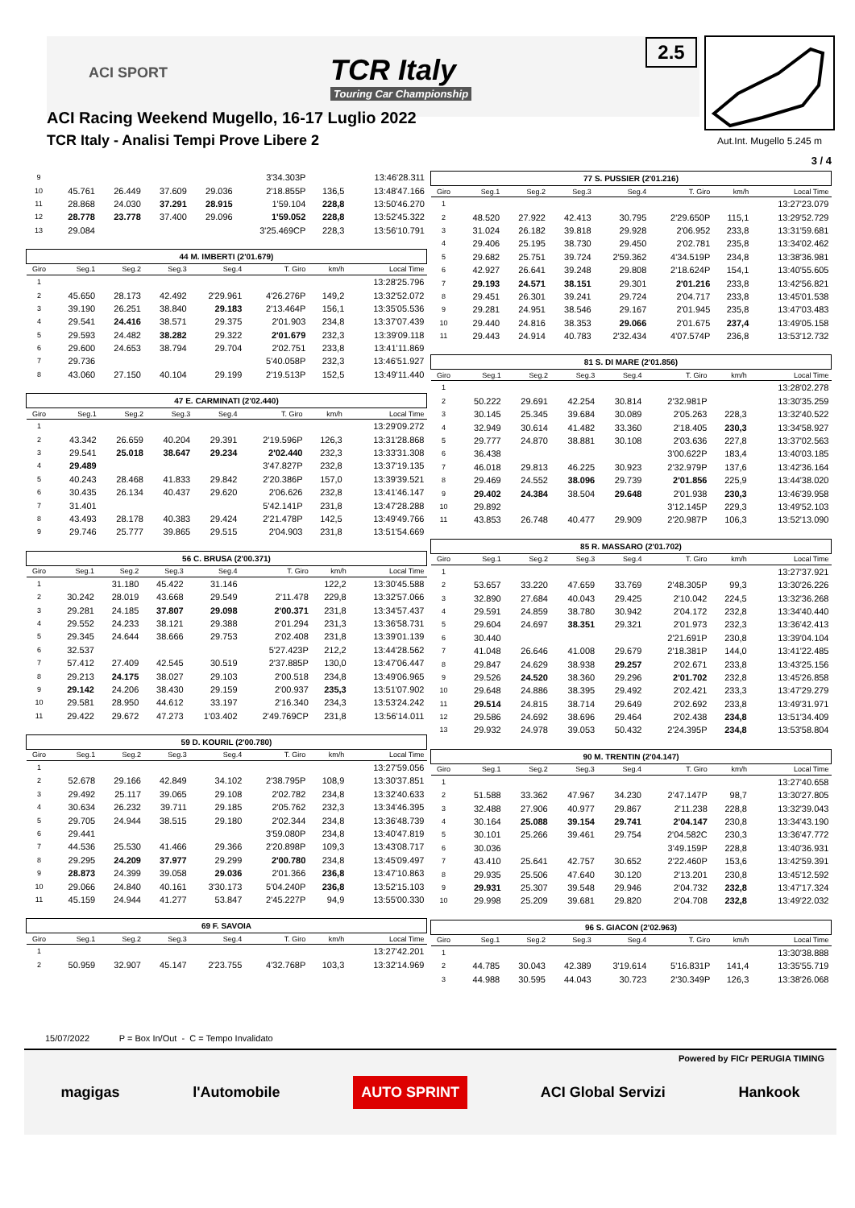ACI SPORT
TCR Italy
Touring Car Championship
2.5
ACI Racing Weekend Mugello, 16-17 Luglio 2022
TCR Italy - Analisi Tempi Prove Libere 2
Aut.Int. Mugello 5.245 m
3 / 4
| 9 | | | | | 3'34.303P | | 13:46'28.311 |
| 10 | 45.761 | 26.449 | 37.609 | 29.036 | 2'18.855P | 136,5 | 13:48'47.166 |
| 11 | 28.868 | 24.030 | 37.291 | 28.915 | 1'59.104 | 228,8 | 13:50'46.270 |
| 12 | 28.778 | 23.778 | 37.400 | 29.096 | 1'59.052 | 228,8 | 13:52'45.322 |
| 13 | 29.084 | | | | 3'25.469CP | 228,3 | 13:56'10.791 |
| 44 M. IMBERTI (2'01.679) | | | | | | | |
| --- | --- | --- | --- | --- | --- | --- | --- |
| Giro | Seg.1 | Seg.2 | Seg.3 | Seg.4 | T. Giro | km/h | Local Time |
| 1 | | | | | | | 13:28'25.796 |
| 2 | 45.650 | 28.173 | 42.492 | 2'29.961 | 4'26.276P | 149,2 | 13:32'52.072 |
| 3 | 39.190 | 26.251 | 38.840 | 29.183 | 2'13.464P | 156,1 | 13:35'05.536 |
| 4 | 29.541 | 24.416 | 38.571 | 29.375 | 2'01.903 | 234,8 | 13:37'07.439 |
| 5 | 29.593 | 24.482 | 38.282 | 29.322 | 2'01.679 | 232,3 | 13:39'09.118 |
| 6 | 29.600 | 24.653 | 38.794 | 29.704 | 2'02.751 | 233,8 | 13:41'11.869 |
| 7 | 29.736 | | | | 5'40.058P | 232,3 | 13:46'51.927 |
| 8 | 43.060 | 27.150 | 40.104 | 29.199 | 2'19.513P | 152,5 | 13:49'11.440 |
| 47 E. CARMINATI (2'02.440) | | | | | | | |
| --- | --- | --- | --- | --- | --- | --- | --- |
| Giro | Seg.1 | Seg.2 | Seg.3 | Seg.4 | T. Giro | km/h | Local Time |
| 1 | | | | | | | 13:29'09.272 |
| 2 | 43.342 | 26.659 | 40.204 | 29.391 | 2'19.596P | 126,3 | 13:31'28.868 |
| 3 | 29.541 | 25.018 | 38.647 | 29.234 | 2'02.440 | 232,3 | 13:33'31.308 |
| 4 | 29.489 | | | | 3'47.827P | 232,8 | 13:37'19.135 |
| 5 | 40.243 | 28.468 | 41.833 | 29.842 | 2'20.386P | 157,0 | 13:39'39.521 |
| 6 | 30.435 | 26.134 | 40.437 | 29.620 | 2'06.626 | 232,8 | 13:41'46.147 |
| 7 | 31.401 | | | | 5'42.141P | 231,8 | 13:47'28.288 |
| 8 | 43.493 | 28.178 | 40.383 | 29.424 | 2'21.478P | 142,5 | 13:49'49.766 |
| 9 | 29.746 | 25.777 | 39.865 | 29.515 | 2'04.903 | 231,8 | 13:51'54.669 |
| 56 C. BRUSA (2'00.371) | | | | | | | |
| --- | --- | --- | --- | --- | --- | --- | --- |
| Giro | Seg.1 | Seg.2 | Seg.3 | Seg.4 | T. Giro | km/h | Local Time |
| 1 | | 31.180 | 45.422 | 31.146 | | 122,2 | 13:30'45.588 |
| 2 | 30.242 | 28.019 | 43.668 | 29.549 | 2'11.478 | 229,8 | 13:32'57.066 |
| 3 | 29.281 | 24.185 | 37.807 | 29.098 | 2'00.371 | 231,8 | 13:34'57.437 |
| 4 | 29.552 | 24.233 | 38.121 | 29.388 | 2'01.294 | 231,3 | 13:36'58.731 |
| 5 | 29.345 | 24.644 | 38.666 | 29.753 | 2'02.408 | 231,8 | 13:39'01.139 |
| 6 | 32.537 | | | | 5'27.423P | 212,2 | 13:44'28.562 |
| 7 | 57.412 | 27.409 | 42.545 | 30.519 | 2'37.885P | 130,0 | 13:47'06.447 |
| 8 | 29.213 | 24.175 | 38.027 | 29.103 | 2'00.518 | 234,8 | 13:49'06.965 |
| 9 | 29.142 | 24.206 | 38.430 | 29.159 | 2'00.937 | 235,3 | 13:51'07.902 |
| 10 | 29.581 | 28.950 | 44.612 | 33.197 | 2'16.340 | 234,3 | 13:53'24.242 |
| 11 | 29.422 | 29.672 | 47.273 | 1'03.402 | 2'49.769CP | 231,8 | 13:56'14.011 |
| 59 D. KOURIL (2'00.780) | | | | | | | |
| --- | --- | --- | --- | --- | --- | --- | --- |
| Giro | Seg.1 | Seg.2 | Seg.3 | Seg.4 | T. Giro | km/h | Local Time |
| 1 | | | | | | | 13:27'59.056 |
| 2 | 52.678 | 29.166 | 42.849 | 34.102 | 2'38.795P | 108,9 | 13:30'37.851 |
| 3 | 29.492 | 25.117 | 39.065 | 29.108 | 2'02.782 | 234,8 | 13:32'40.633 |
| 4 | 30.634 | 26.232 | 39.711 | 29.185 | 2'05.762 | 232,3 | 13:34'46.395 |
| 5 | 29.705 | 24.944 | 38.515 | 29.180 | 2'02.344 | 234,8 | 13:36'48.739 |
| 6 | 29.441 | | | | 3'59.080P | 234,8 | 13:40'47.819 |
| 7 | 44.536 | 25.530 | 41.466 | 29.366 | 2'20.898P | 109,3 | 13:43'08.717 |
| 8 | 29.295 | 24.209 | 37.977 | 29.299 | 2'00.780 | 234,8 | 13:45'09.497 |
| 9 | 28.873 | 24.399 | 39.058 | 29.036 | 2'01.366 | 236,8 | 13:47'10.863 |
| 10 | 29.066 | 24.840 | 40.161 | 3'30.173 | 5'04.240P | 236,8 | 13:52'15.103 |
| 11 | 45.159 | 24.944 | 41.277 | 53.847 | 2'45.227P | 94,9 | 13:55'00.330 |
| 69 F. SAVOIA | | | | | | | |
| --- | --- | --- | --- | --- | --- | --- | --- |
| Giro | Seg.1 | Seg.2 | Seg.3 | Seg.4 | T. Giro | km/h | Local Time |
| 1 | | | | | | | 13:27'42.201 |
| 2 | 50.959 | 32.907 | 45.147 | 2'23.755 | 4'32.768P | 103,3 | 13:32'14.969 |
| 77 S. PUSSIER (2'01.216) | | | | | | | |
| --- | --- | --- | --- | --- | --- | --- | --- |
| Giro | Seg.1 | Seg.2 | Seg.3 | Seg.4 | T. Giro | km/h | Local Time |
| 1 | | | | | | | 13:27'23.079 |
| 2 | 48.520 | 27.922 | 42.413 | 30.795 | 2'29.650P | 115,1 | 13:29'52.729 |
| 3 | 31.024 | 26.182 | 39.818 | 29.928 | 2'06.952 | 233,8 | 13:31'59.681 |
| 4 | 29.406 | 25.195 | 38.730 | 29.450 | 2'02.781 | 235,8 | 13:34'02.462 |
| 5 | 29.682 | 25.751 | 39.724 | 2'59.362 | 4'34.519P | 234,8 | 13:38'36.981 |
| 6 | 42.927 | 26.641 | 39.248 | 29.808 | 2'18.624P | 154,1 | 13:40'55.605 |
| 7 | 29.193 | 24.571 | 38.151 | 29.301 | 2'01.216 | 233,8 | 13:42'56.821 |
| 8 | 29.451 | 26.301 | 39.241 | 29.724 | 2'04.717 | 233,8 | 13:45'01.538 |
| 9 | 29.281 | 24.951 | 38.546 | 29.167 | 2'01.945 | 235,8 | 13:47'03.483 |
| 10 | 29.440 | 24.816 | 38.353 | 29.066 | 2'01.675 | 237,4 | 13:49'05.158 |
| 11 | 29.443 | 24.914 | 40.783 | 2'32.434 | 4'07.574P | 236,8 | 13:53'12.732 |
| 81 S. DI MARE (2'01.856) | | | | | | | |
| --- | --- | --- | --- | --- | --- | --- | --- |
| Giro | Seg.1 | Seg.2 | Seg.3 | Seg.4 | T. Giro | km/h | Local Time |
| 1 | | | | | | | 13:28'02.278 |
| 2 | 50.222 | 29.691 | 42.254 | 30.814 | 2'32.981P | | 13:30'35.259 |
| 3 | 30.145 | 25.345 | 39.684 | 30.089 | 2'05.263 | 228,3 | 13:32'40.522 |
| 4 | 32.949 | 30.614 | 41.482 | 33.360 | 2'18.405 | 230,3 | 13:34'58.927 |
| 5 | 29.777 | 24.870 | 38.881 | 30.108 | 2'03.636 | 227,8 | 13:37'02.563 |
| 6 | 36.438 | | | | 3'00.622P | 183,4 | 13:40'03.185 |
| 7 | 46.018 | 29.813 | 46.225 | 30.923 | 2'32.979P | 137,6 | 13:42'36.164 |
| 8 | 29.469 | 24.552 | 38.096 | 29.739 | 2'01.856 | 225,9 | 13:44'38.020 |
| 9 | 29.402 | 24.384 | 38.504 | 29.648 | 2'01.938 | 230,3 | 13:46'39.958 |
| 10 | 29.892 | | | | 3'12.145P | 229,3 | 13:49'52.103 |
| 11 | 43.853 | 26.748 | 40.477 | 29.909 | 2'20.987P | 106,3 | 13:52'13.090 |
| 85 R. MASSARO (2'01.702) | | | | | | | |
| --- | --- | --- | --- | --- | --- | --- | --- |
| Giro | Seg.1 | Seg.2 | Seg.3 | Seg.4 | T. Giro | km/h | Local Time |
| 1 | | | | | | | 13:27'37.921 |
| 2 | 53.657 | 33.220 | 47.659 | 33.769 | 2'48.305P | 99,3 | 13:30'26.226 |
| 3 | 32.890 | 27.684 | 40.043 | 29.425 | 2'10.042 | 224,5 | 13:32'36.268 |
| 4 | 29.591 | 24.859 | 38.780 | 30.942 | 2'04.172 | 232,8 | 13:34'40.440 |
| 5 | 29.604 | 24.697 | 38.351 | 29.321 | 2'01.973 | 232,3 | 13:36'42.413 |
| 6 | 30.440 | | | | 2'21.691P | 230,8 | 13:39'04.104 |
| 7 | 41.048 | 26.646 | 41.008 | 29.679 | 2'18.381P | 144,0 | 13:41'22.485 |
| 8 | 29.847 | 24.629 | 38.938 | 29.257 | 2'02.671 | 233,8 | 13:43'25.156 |
| 9 | 29.526 | 24.520 | 38.360 | 29.296 | 2'01.702 | 232,8 | 13:45'26.858 |
| 10 | 29.648 | 24.886 | 38.395 | 29.492 | 2'02.421 | 233,3 | 13:47'29.279 |
| 11 | 29.514 | 24.815 | 38.714 | 29.649 | 2'02.692 | 233,8 | 13:49'31.971 |
| 12 | 29.586 | 24.692 | 38.696 | 29.464 | 2'02.438 | 234,8 | 13:51'34.409 |
| 13 | 29.932 | 24.978 | 39.053 | 50.432 | 2'24.395P | 234,8 | 13:53'58.804 |
| 90 M. TRENTIN (2'04.147) | | | | | | | |
| --- | --- | --- | --- | --- | --- | --- | --- |
| Giro | Seg.1 | Seg.2 | Seg.3 | Seg.4 | T. Giro | km/h | Local Time |
| 1 | | | | | | | 13:27'40.658 |
| 2 | 51.588 | 33.362 | 47.967 | 34.230 | 2'47.147P | 98,7 | 13:30'27.805 |
| 3 | 32.488 | 27.906 | 40.977 | 29.867 | 2'11.238 | 228,8 | 13:32'39.043 |
| 4 | 30.164 | 25.088 | 39.154 | 29.741 | 2'04.147 | 230,8 | 13:34'43.190 |
| 5 | 30.101 | 25.266 | 39.461 | 29.754 | 2'04.582C | 230,3 | 13:36'47.772 |
| 6 | 30.036 | | | | 3'49.159P | 228,8 | 13:40'36.931 |
| 7 | 43.410 | 25.641 | 42.757 | 30.652 | 2'22.460P | 153,6 | 13:42'59.391 |
| 8 | 29.935 | 25.506 | 47.640 | 30.120 | 2'13.201 | 230,8 | 13:45'12.592 |
| 9 | 29.931 | 25.307 | 39.548 | 29.946 | 2'04.732 | 232,8 | 13:47'17.324 |
| 10 | 29.998 | 25.209 | 39.681 | 29.820 | 2'04.708 | 232,8 | 13:49'22.032 |
| 96 S. GIACON (2'02.963) | | | | | | | |
| --- | --- | --- | --- | --- | --- | --- | --- |
| Giro | Seg.1 | Seg.2 | Seg.3 | Seg.4 | T. Giro | km/h | Local Time |
| 1 | | | | | | | 13:30'38.888 |
| 2 | 44.785 | 30.043 | 42.389 | 3'19.614 | 5'16.831P | 141,4 | 13:35'55.719 |
| 3 | 44.988 | 30.595 | 44.043 | 30.723 | 2'30.349P | 126,3 | 13:38'26.068 |
15/07/2022 P = Box In/Out - C = Tempo Invalidato
magigas l'Automobile AUTO SPRINT ACI Global Servizi Hankook Powered by FICr PERUGIA TIMING